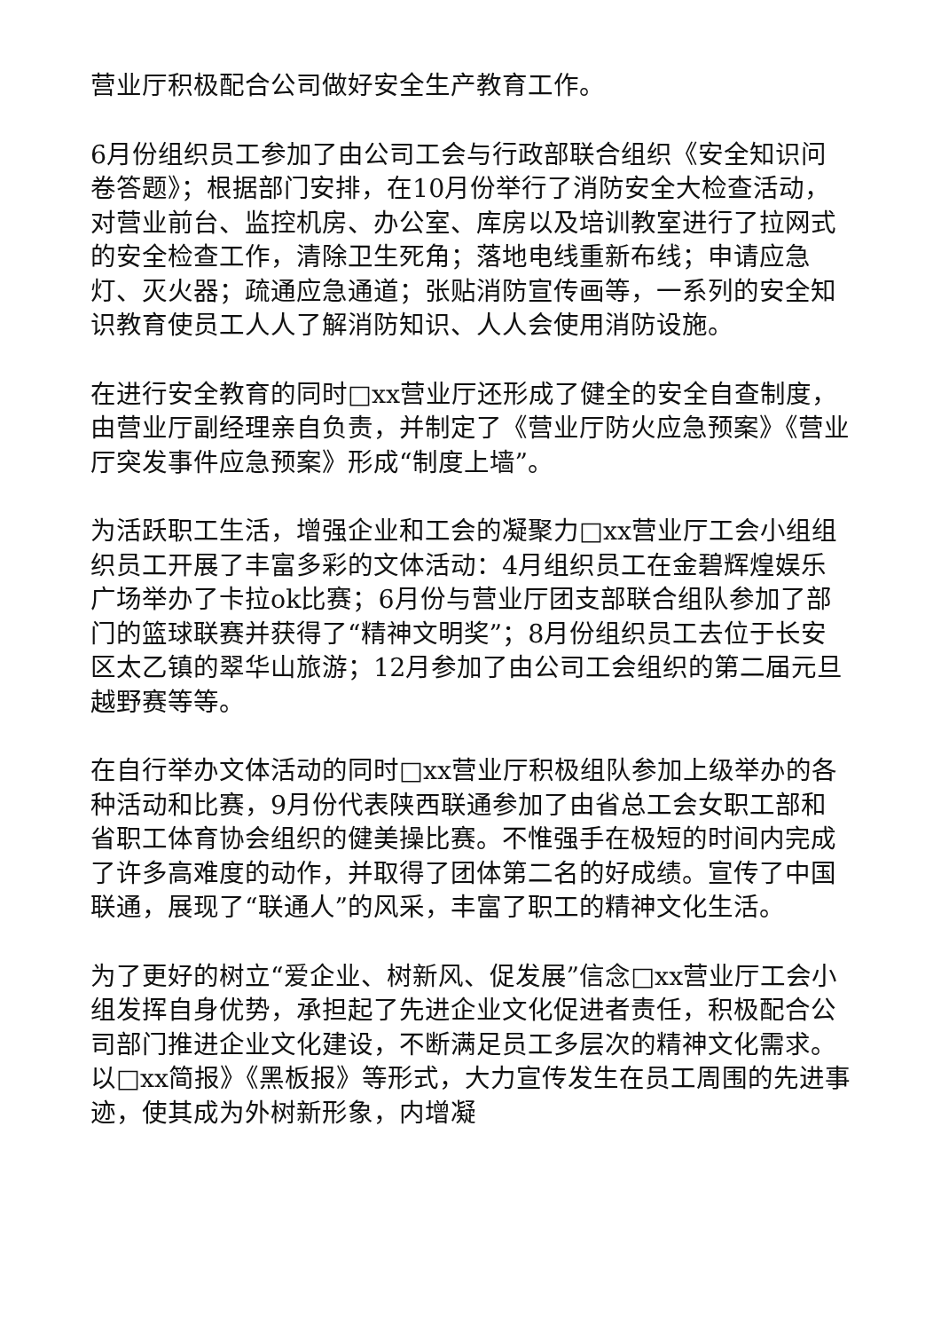营业厅积极配合公司做好安全生产教育工作。
6月份组织员工参加了由公司工会与行政部联合组织《安全知识问卷答题》；根据部门安排，在10月份举行了消防安全大检查活动，对营业前台、监控机房、办公室、库房以及培训教室进行了拉网式的安全检查工作，清除卫生死角；落地电线重新布线；申请应急灯、灭火器；疏通应急通道；张贴消防宣传画等，一系列的安全知识教育使员工人人了解消防知识、人人会使用消防设施。
在进行安全教育的同时□xx营业厅还形成了健全的安全自查制度，由营业厅副经理亲自负责，并制定了《营业厅防火应急预案》《营业厅突发事件应急预案》形成“制度上墙”。
为活跃职工生活，增强企业和工会的凝聚力□xx营业厅工会小组组织员工开展了丰富多彩的文体活动：4月组织员工在金碧辉煌娱乐广场举办了卡拉ok比赛；6月份与营业厅团支部联合组队参加了部门的篮球联赛并获得了“精神文明奖”；8月份组织员工去位于长安区太乙镇的翠华山旅游；12月参加了由公司工会组织的第二届元旦越野赛等等。
在自行举办文体活动的同时□xx营业厅积极组队参加上级举办的各种活动和比赛，9月份代表陕西联通参加了由省总工会女职工部和省职工体育协会组织的健美操比赛。不惟强手在极短的时间内完成了许多高难度的动作，并取得了团体第二名的好成绩。宣传了中国联通，展现了“联通人”的风采，丰富了职工的精神文化生活。
为了更好的树立“爱企业、树新风、促发展”信念□xx营业厅工会小组发挥自身优势，承担起了先进企业文化促进者责任，积极配合公司部门推进企业文化建设，不断满足员工多层次的精神文化需求。以□xx简报》《黑板报》等形式，大力宣传发生在员工周围的先进事迹，使其成为外树新形象，内增凝